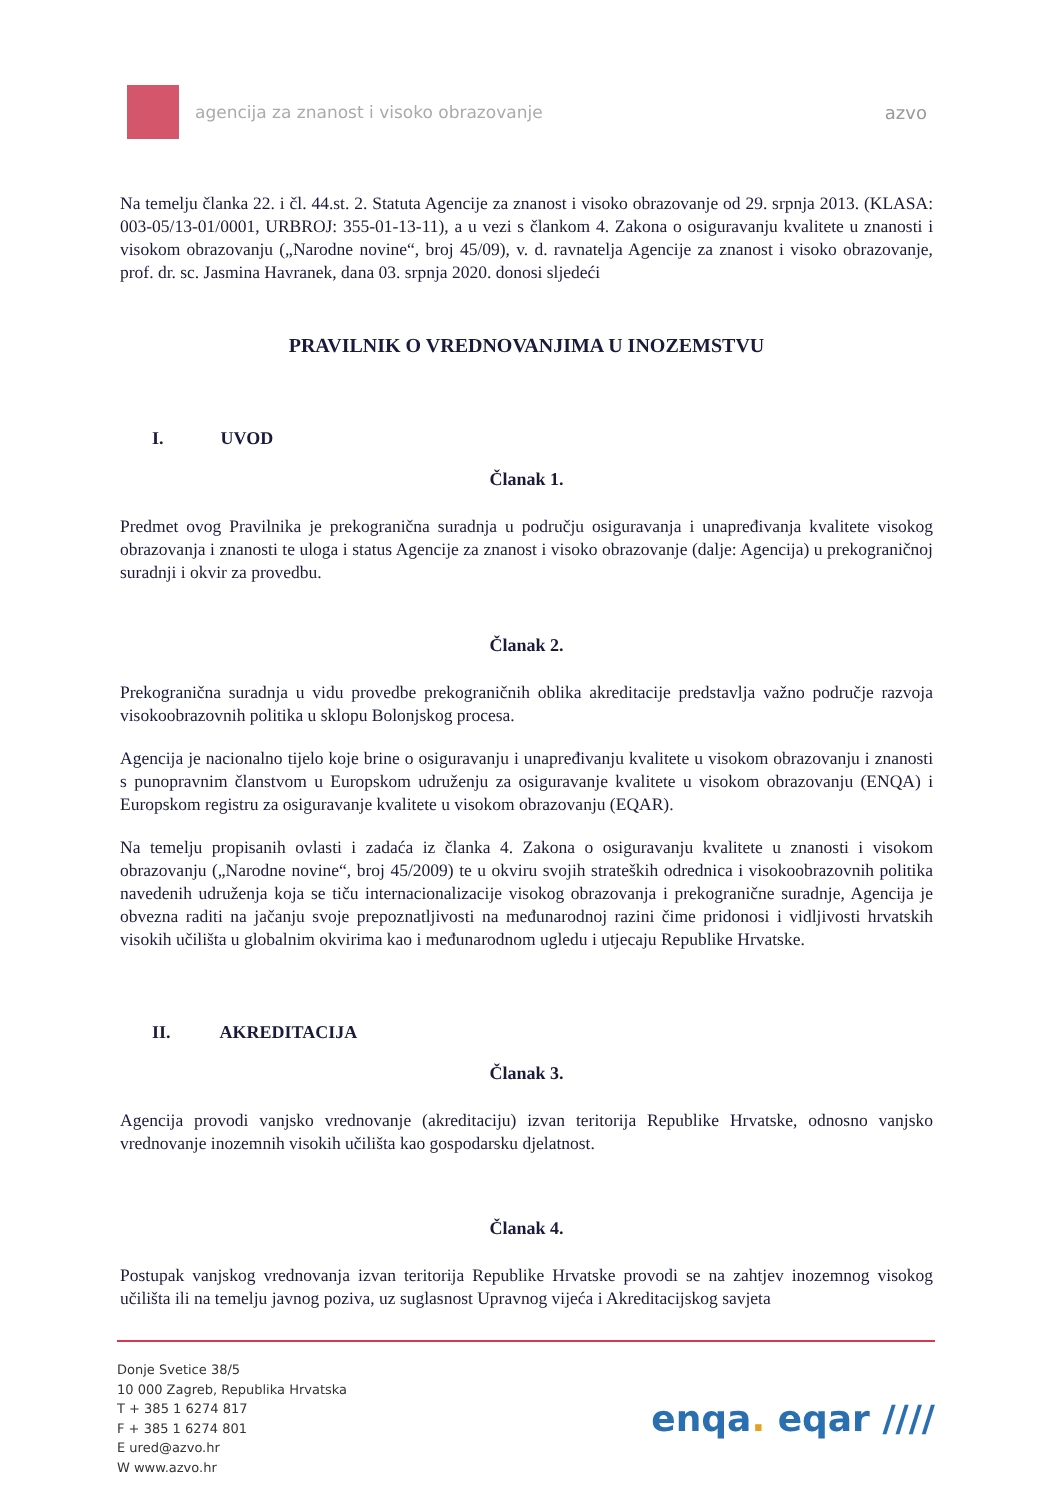agencija za znanost i visoko obrazovanje
azvo
Na temelju članka 22. i čl. 44.st. 2. Statuta Agencije za znanost i visoko obrazovanje od 29. srpnja 2013. (KLASA: 003-05/13-01/0001, URBROJ: 355-01-13-11), a u vezi s člankom 4. Zakona o osiguravanju kvalitete u znanosti i visokom obrazovanju („Narodne novine“, broj 45/09), v. d. ravnatelja Agencije za znanost i visoko obrazovanje, prof. dr. sc. Jasmina Havranek, dana 03. srpnja 2020. donosi sljedeći
PRAVILNIK O VREDNOVANJIMA U INOZEMSTVU
I. UVOD
Članak 1.
Predmet ovog Pravilnika je prekogranična suradnja u području osiguravanja i unapređivanja kvalitete visokog obrazovanja i znanosti te uloga i status Agencije za znanost i visoko obrazovanje (dalje: Agencija) u prekograničnoj suradnji i okvir za provedbu.
Članak 2.
Prekogranična suradnja u vidu provedbe prekograničnih oblika akreditacije predstavlja važno područje razvoja visokoobrazovnih politika u sklopu Bolonjskog procesa.
Agencija je nacionalno tijelo koje brine o osiguravanju i unapređivanju kvalitete u visokom obrazovanju i znanosti s punopravnim članstvom u Europskom udruženju za osiguravanje kvalitete u visokom obrazovanju (ENQA) i Europskom registru za osiguravanje kvalitete u visokom obrazovanju (EQAR).
Na temelju propisanih ovlasti i zadaća iz članka 4. Zakona o osiguravanju kvalitete u znanosti i visokom obrazovanju („Narodne novine“, broj 45/2009) te u okviru svojih strateških odrednica i visokoobrazovnih politika navedenih udruženja koja se tiču internacionalizacije visokog obrazovanja i prekogranične suradnje, Agencija je obvezna raditi na jačanju svoje prepoznatljivosti na međunarodnoj razini čime pridonosi i vidljivosti hrvatskih visokih učilišta u globalnim okvirima kao i međunarodnom ugledu i utjecaju Republike Hrvatske.
II. AKREDITACIJA
Članak 3.
Agencija provodi vanjsko vrednovanje (akreditaciju) izvan teritorija Republike Hrvatske, odnosno vanjsko vrednovanje inozemnih visokih učilišta kao gospodarsku djelatnost.
Članak 4.
Postupak vanjskog vrednovanja izvan teritorija Republike Hrvatske provodi se na zahtjev inozemnog visokog učilišta ili na temelju javnog poziva, uz suglasnost Upravnog vijeća i Akreditacijskog savjeta
Donje Svetice 38/5
10 000 Zagreb, Republika Hrvatska
T + 385 1 6274 817
F + 385 1 6274 801
E ured@azvo.hr
W www.azvo.hr
enqa. eqar ////